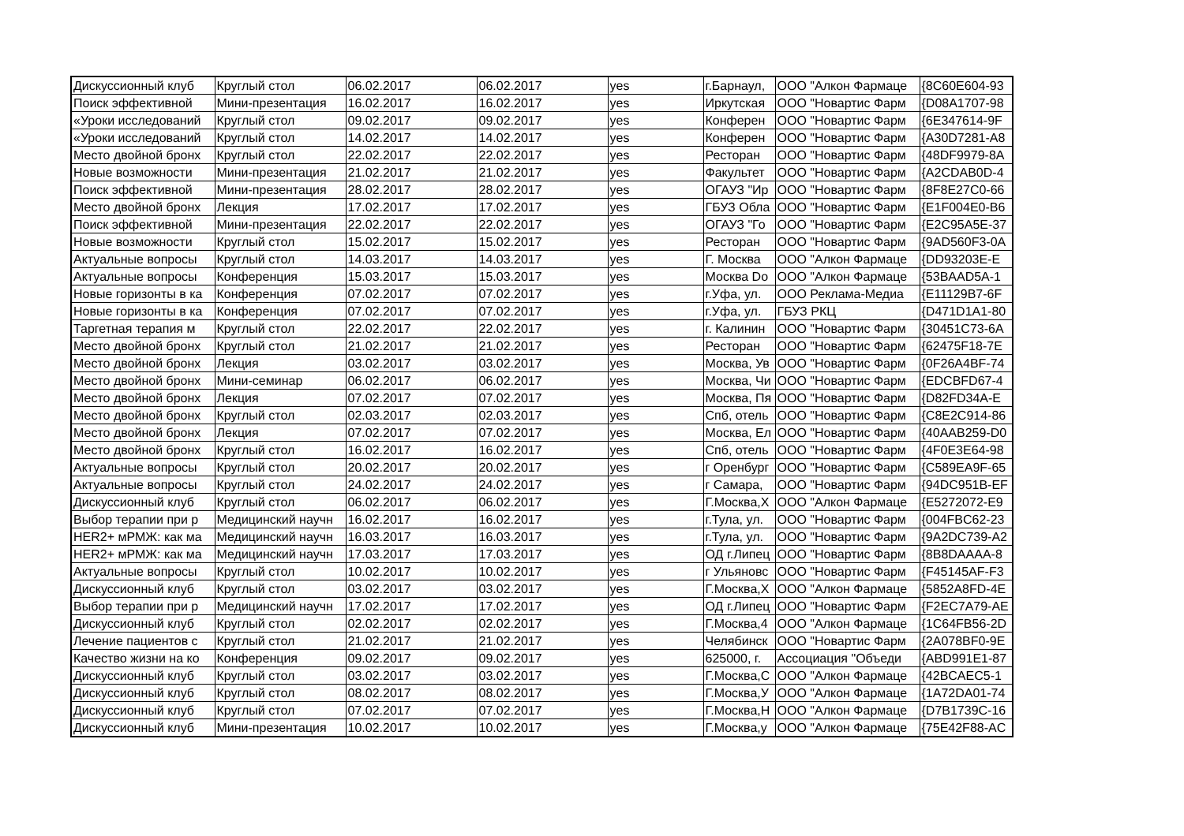| Дискуссионный клуб | Круглый стол | 06.02.2017 | 06.02.2017 | yes | г.Барнаул, | ООО "Алкон Фармаце | {8C60E604-93 |
| Поиск эффективной | Мини-презентация | 16.02.2017 | 16.02.2017 | yes | Иркутская | ООО "Новартис Фарм | {D08A1707-98 |
| «Уроки исследований | Круглый стол | 09.02.2017 | 09.02.2017 | yes | Конферен | ООО "Новартис Фарм | {6E347614-9F |
| «Уроки исследований | Круглый стол | 14.02.2017 | 14.02.2017 | yes | Конферен | ООО "Новартис Фарм | {A30D7281-A8 |
| Место двойной бронх | Круглый стол | 22.02.2017 | 22.02.2017 | yes | Ресторан | ООО "Новартис Фарм | {48DF9979-8A |
| Новые возможности | Мини-презентация | 21.02.2017 | 21.02.2017 | yes | Факультет | ООО "Новартис Фарм | {A2CDAB0D-4 |
| Поиск эффективной | Мини-презентация | 28.02.2017 | 28.02.2017 | yes | ОГАУЗ "Ир | ООО "Новартис Фарм | {8F8E27C0-66 |
| Место двойной бронх | Лекция | 17.02.2017 | 17.02.2017 | yes | ГБУЗ Обла | ООО "Новартис Фарм | {E1F004E0-B6 |
| Поиск эффективной | Мини-презентация | 22.02.2017 | 22.02.2017 | yes | ОГАУЗ "Го | ООО "Новартис Фарм | {E2C95A5E-37 |
| Новые возможности | Круглый стол | 15.02.2017 | 15.02.2017 | yes | Ресторан | ООО "Новартис Фарм | {9AD560F3-0A |
| Актуальные вопросы | Круглый стол | 14.03.2017 | 14.03.2017 | yes | Г. Москва | ООО "Алкон Фармаце | {DD93203E-E |
| Актуальные вопросы | Конференция | 15.03.2017 | 15.03.2017 | yes | Москва Do | ООО "Алкон Фармаце | {53BAAD5A-1 |
| Новые горизонты в ка | Конференция | 07.02.2017 | 07.02.2017 | yes | г.Уфа, ул. | ООО Реклама-Медиа | {E11129B7-6F |
| Новые горизонты в ка | Конференция | 07.02.2017 | 07.02.2017 | yes | г.Уфа, ул. | ГБУЗ РКЦ | {D471D1A1-80 |
| Таргетная терапия м | Круглый стол | 22.02.2017 | 22.02.2017 | yes | г. Калинин | ООО "Новартис Фарм | {30451C73-6A |
| Место двойной бронх | Круглый стол | 21.02.2017 | 21.02.2017 | yes | Ресторан | ООО "Новартис Фарм | {62475F18-7E |
| Место двойной бронх | Лекция | 03.02.2017 | 03.02.2017 | yes | Москва, Ув | ООО "Новартис Фарм | {0F26A4BF-74 |
| Место двойной бронх | Мини-семинар | 06.02.2017 | 06.02.2017 | yes | Москва, Чи | ООО "Новартис Фарм | {EDCBFD67-4 |
| Место двойной бронх | Лекция | 07.02.2017 | 07.02.2017 | yes | Москва, Пя | ООО "Новартис Фарм | {D82FD34A-E |
| Место двойной бронх | Круглый стол | 02.03.2017 | 02.03.2017 | yes | Спб, отель | ООО "Новартис Фарм | {C8E2C914-86 |
| Место двойной бронх | Лекция | 07.02.2017 | 07.02.2017 | yes | Москва, Ел | ООО "Новартис Фарм | {40AAB259-D0 |
| Место двойной бронх | Круглый стол | 16.02.2017 | 16.02.2017 | yes | Спб, отель | ООО "Новартис Фарм | {4F0E3E64-98 |
| Актуальные вопросы | Круглый стол | 20.02.2017 | 20.02.2017 | yes | г Оренбург | ООО "Новартис Фарм | {C589EA9F-65 |
| Актуальные вопросы | Круглый стол | 24.02.2017 | 24.02.2017 | yes | г Самара, | ООО "Новартис Фарм | {94DC951B-EF |
| Дискуссионный клуб | Круглый стол | 06.02.2017 | 06.02.2017 | yes | Г.Москва,Х | ООО "Алкон Фармаце | {E5272072-E9 |
| Выбор терапии при р | Медицинский научн | 16.02.2017 | 16.02.2017 | yes | г.Тула, ул. | ООО "Новартис Фарм | {004FBC62-23 |
| HER2+ мРМЖ: как ма | Медицинский научн | 16.03.2017 | 16.03.2017 | yes | г.Тула, ул. | ООО "Новартис Фарм | {9A2DC739-A2 |
| HER2+ мРМЖ: как ма | Медицинский научн | 17.03.2017 | 17.03.2017 | yes | ОД г.Липец | ООО "Новартис Фарм | {8B8DAAAA-8 |
| Актуальные вопросы | Круглый стол | 10.02.2017 | 10.02.2017 | yes | г Ульяновс | ООО "Новартис Фарм | {F45145AF-F3 |
| Дискуссионный клуб | Круглый стол | 03.02.2017 | 03.02.2017 | yes | Г.Москва,Х | ООО "Алкон Фармаце | {5852A8FD-4E |
| Выбор терапии при р | Медицинский научн | 17.02.2017 | 17.02.2017 | yes | ОД г.Липец | ООО "Новартис Фарм | {F2EC7A79-AE |
| Дискуссионный клуб | Круглый стол | 02.02.2017 | 02.02.2017 | yes | Г.Москва,4 | ООО "Алкон Фармаце | {1C64FB56-2D |
| Лечение пациентов с | Круглый стол | 21.02.2017 | 21.02.2017 | yes | Челябинск | ООО "Новартис Фарм | {2A078BF0-9E |
| Качество жизни на ко | Конференция | 09.02.2017 | 09.02.2017 | yes | 625000, г. | Ассоциация "Объеди | {ABD991E1-87 |
| Дискуссионный клуб | Круглый стол | 03.02.2017 | 03.02.2017 | yes | Г.Москва,С | ООО "Алкон Фармаце | {42BCAEC5-1 |
| Дискуссионный клуб | Круглый стол | 08.02.2017 | 08.02.2017 | yes | Г.Москва,У | ООО "Алкон Фармаце | {1A72DA01-74 |
| Дискуссионный клуб | Круглый стол | 07.02.2017 | 07.02.2017 | yes | Г.Москва,Н | ООО "Алкон Фармаце | {D7B1739C-16 |
| Дискуссионный клуб | Мини-презентация | 10.02.2017 | 10.02.2017 | yes | Г.Москва,у | ООО "Алкон Фармаце | {75E42F88-AC |